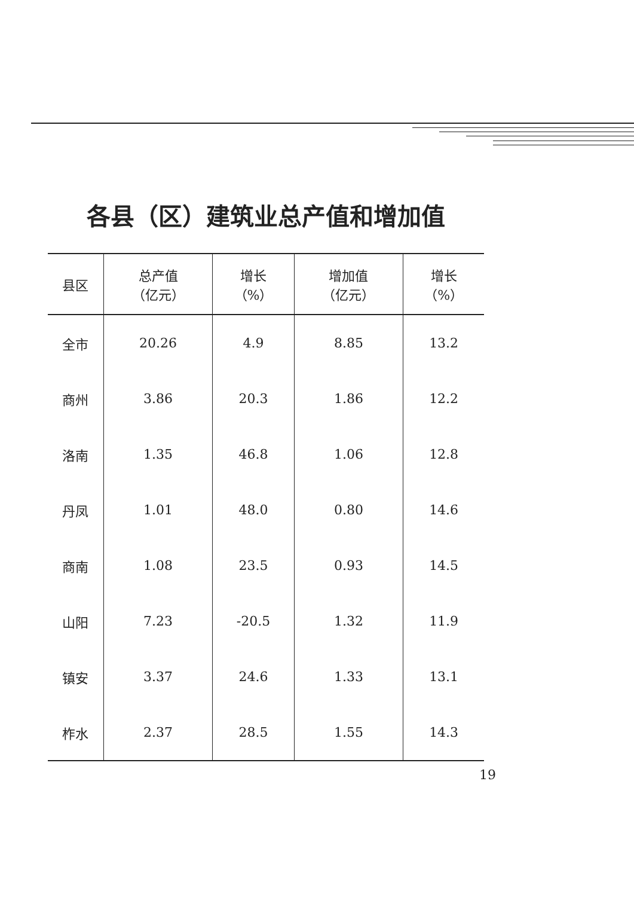各县（区）建筑业总产值和增加值
| 县区 | 总产值 （亿元） | 增长 （%） | 增加值 （亿元） | 增长 （%） |
| --- | --- | --- | --- | --- |
| 全市 | 20.26 | 4.9 | 8.85 | 13.2 |
| 商州 | 3.86 | 20.3 | 1.86 | 12.2 |
| 洛南 | 1.35 | 46.8 | 1.06 | 12.8 |
| 丹凤 | 1.01 | 48.0 | 0.80 | 14.6 |
| 商南 | 1.08 | 23.5 | 0.93 | 14.5 |
| 山阳 | 7.23 | -20.5 | 1.32 | 11.9 |
| 镇安 | 3.37 | 24.6 | 1.33 | 13.1 |
| 柞水 | 2.37 | 28.5 | 1.55 | 14.3 |
19